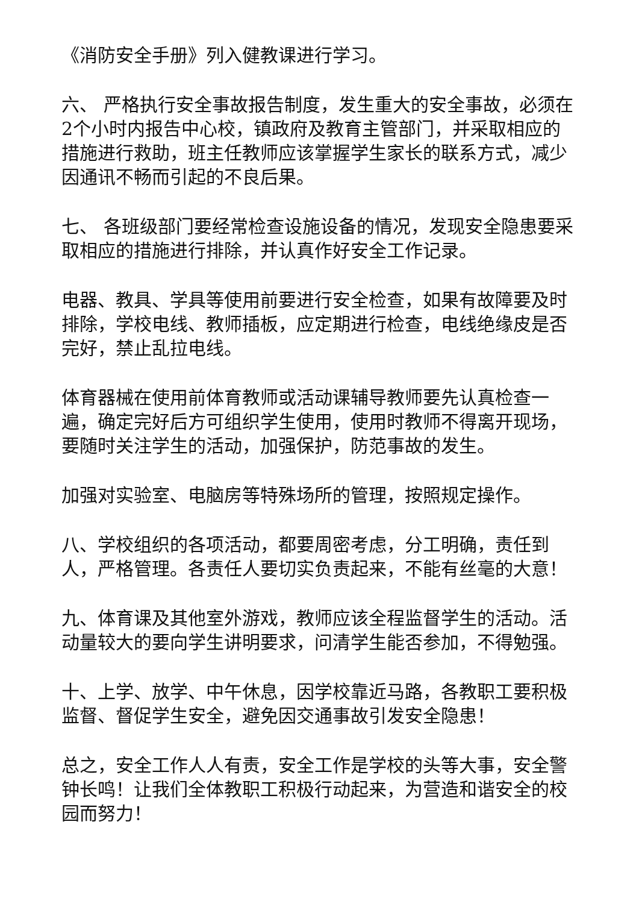《消防安全手册》列入健教课进行学习。
六、 严格执行安全事故报告制度，发生重大的安全事故，必须在2个小时内报告中心校，镇政府及教育主管部门，并采取相应的措施进行救助，班主任教师应该掌握学生家长的联系方式，减少因通讯不畅而引起的不良后果。
七、 各班级部门要经常检查设施设备的情况，发现安全隐患要采取相应的措施进行排除，并认真作好安全工作记录。
电器、教具、学具等使用前要进行安全检查，如果有故障要及时排除，学校电线、教师插板，应定期进行检查，电线绝缘皮是否完好，禁止乱拉电线。
体育器械在使用前体育教师或活动课辅导教师要先认真检查一遍，确定完好后方可组织学生使用，使用时教师不得离开现场，要随时关注学生的活动，加强保护，防范事故的发生。
加强对实验室、电脑房等特殊场所的管理，按照规定操作。
八、学校组织的各项活动，都要周密考虑，分工明确，责任到人，严格管理。各责任人要切实负责起来，不能有丝毫的大意！
九、体育课及其他室外游戏，教师应该全程监督学生的活动。活动量较大的要向学生讲明要求，问清学生能否参加，不得勉强。
十、上学、放学、中午休息，因学校靠近马路，各教职工要积极监督、督促学生安全，避免因交通事故引发安全隐患！
总之，安全工作人人有责，安全工作是学校的头等大事，安全警钟长鸣！让我们全体教职工积极行动起来，为营造和谐安全的校园而努力！